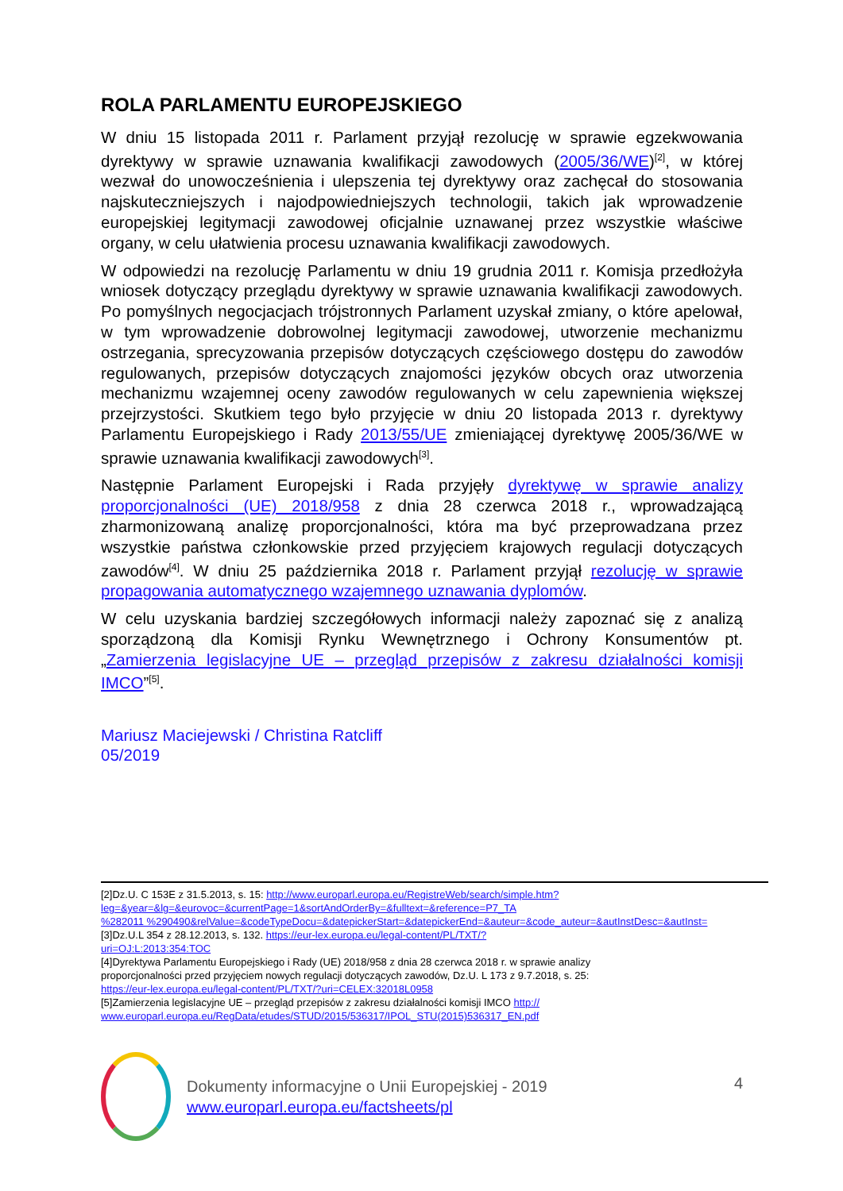ROLA PARLAMENTU EUROPEJSKIEGO
W dniu 15 listopada 2011 r. Parlament przyjął rezolucję w sprawie egzekwowania dyrektywy w sprawie uznawania kwalifikacji zawodowych (2005/36/WE)<sup>[2]</sup>, w której wezwał do unowocześnienia i ulepszenia tej dyrektywy oraz zachęcał do stosowania najskuteczniejszych i najodpowiedniejszych technologii, takich jak wprowadzenie europejskiej legitymacji zawodowej oficjalnie uznawanej przez wszystkie właściwe organy, w celu ułatwienia procesu uznawania kwalifikacji zawodowych.
W odpowiedzi na rezolucję Parlamentu w dniu 19 grudnia 2011 r. Komisja przedłożyła wniosek dotyczący przeglądu dyrektywy w sprawie uznawania kwalifikacji zawodowych. Po pomyślnych negocjacjach trójstronnych Parlament uzyskał zmiany, o które apelował, w tym wprowadzenie dobrowolnej legitymacji zawodowej, utworzenie mechanizmu ostrzegania, sprecyzowania przepisów dotyczących częściowego dostępu do zawodów regulowanych, przepisów dotyczących znajomości języków obcych oraz utworzenia mechanizmu wzajemnej oceny zawodów regulowanych w celu zapewnienia większej przejrzystości. Skutkiem tego było przyjęcie w dniu 20 listopada 2013 r. dyrektywy Parlamentu Europejskiego i Rady 2013/55/UE zmieniającej dyrektywę 2005/36/WE w sprawie uznawania kwalifikacji zawodowych<sup>[3]</sup>.
Następnie Parlament Europejski i Rada przyjęły dyrektywę w sprawie analizy proporcjonalności (UE) 2018/958 z dnia 28 czerwca 2018 r., wprowadzającą zharmonizowaną analizę proporcjonalności, która ma być przeprowadzana przez wszystkie państwa członkowskie przed przyjęciem krajowych regulacji dotyczących zawodów<sup>[4]</sup>. W dniu 25 października 2018 r. Parlament przyjął rezolucję w sprawie propagowania automatycznego wzajemnego uznawania dyplomów.
W celu uzyskania bardziej szczegółowych informacji należy zapoznać się z analizą sporządzoną dla Komisji Rynku Wewnętrznego i Ochrony Konsumentów pt. „Zamierzenia legislacyjne UE – przegląd przepisów z zakresu działalności komisji IMCO”<sup>[5]</sup>.
Mariusz Maciejewski / Christina Ratcliff
05/2019
[2]Dz.U. C 153E z 31.5.2013, s. 15: http://www.europarl.europa.eu/RegistreWeb/search/simple.htm?
leg=&year=&lg=&eurovoc=&currentPage=1&sortAndOrderBy=&fulltext=&reference=P7_TA
%282011 %290490&relValue=&codeTypeDocu=&datepickerStart=&datepickerEnd=&auteur=&code_auteur=&autInstDesc=&autInst=
[3]Dz.U.L 354 z 28.12.2013, s. 132. https://eur-lex.europa.eu/legal-content/PL/TXT/?
uri=OJ:L:2013:354:TOC
[4]Dyrektywa Parlamentu Europejskiego i Rady (UE) 2018/958 z dnia 28 czerwca 2018 r. w sprawie analizy
proporcjonalności przed przyjęciem nowych regulacji dotyczących zawodów, Dz.U. L 173 z 9.7.2018, s. 25:
https://eur-lex.europa.eu/legal-content/PL/TXT/?uri=CELEX:32018L0958
[5]Zamierzenia legislacyjne UE – przegląd przepisów z zakresu działalności komisji IMCO http://
www.europarl.europa.eu/RegData/etudes/STUD/2015/536317/IPOL_STU(2015)536317_EN.pdf
Dokumenty informacyjne o Unii Europejskiej - 2019
www.europarl.europa.eu/factsheets/pl
4